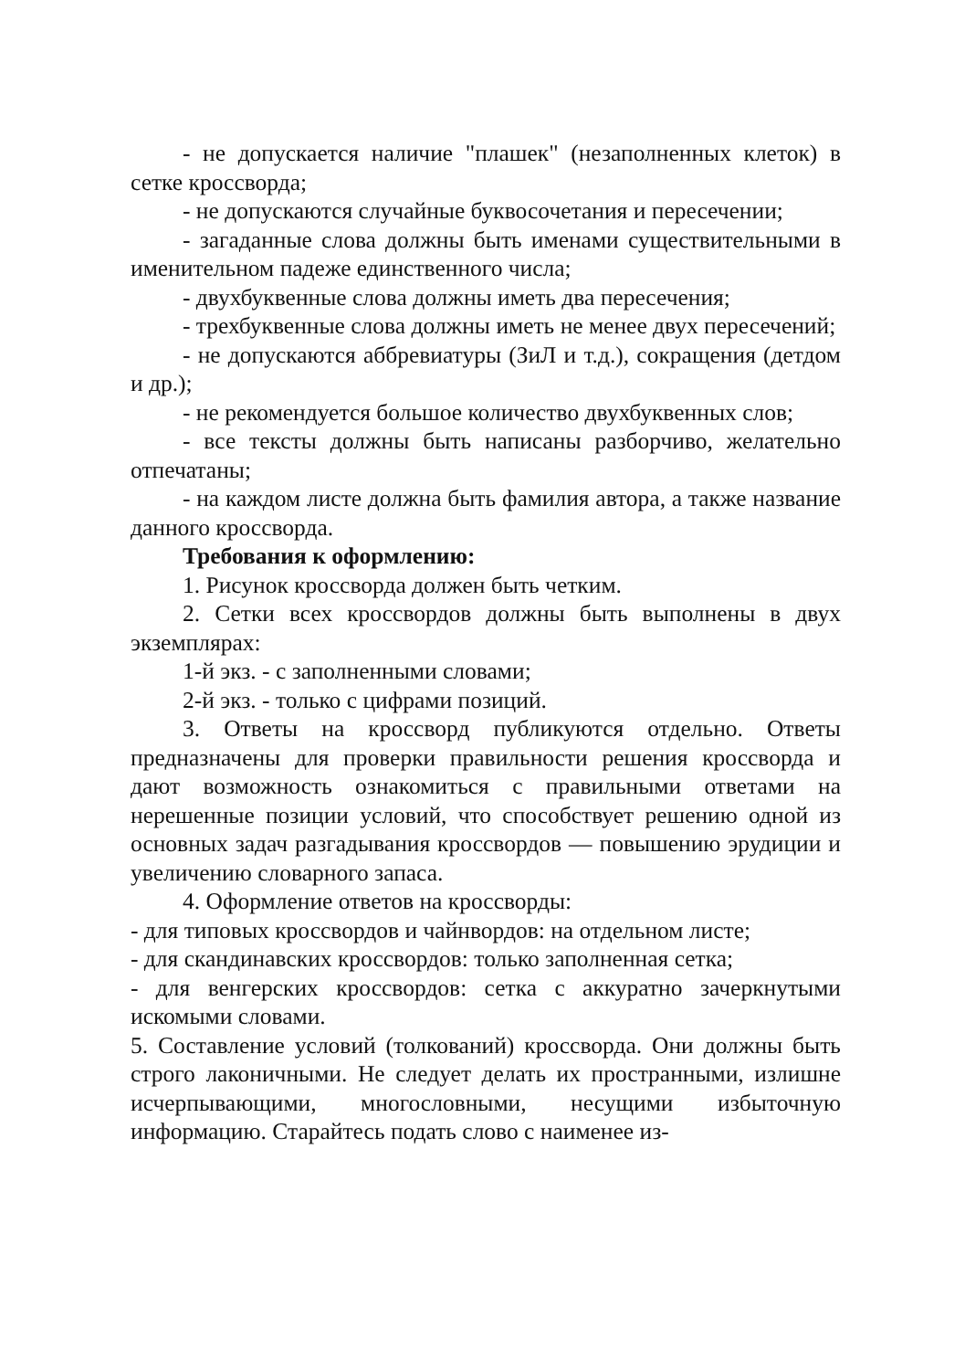- не допускается наличие "плашек" (незаполненных клеток) в сетке кроссворда;
- не допускаются случайные буквосочетания и пересечении;
- загаданные слова должны быть именами существительными в именительном падеже единственного числа;
- двухбуквенные слова должны иметь два пересечения;
- трехбуквенные слова должны иметь не менее двух пересечений;
- не допускаются аббревиатуры (ЗиЛ и т.д.), сокращения (детдом и др.);
- не рекомендуется большое количество двухбуквенных слов;
- все тексты должны быть написаны разборчиво, желательно отпечатаны;
- на каждом листе должна быть фамилия автора, а также название данного кроссворда.
Требования к оформлению:
1. Рисунок кроссворда должен быть четким.
2. Сетки всех кроссвордов должны быть выполнены в двух экземплярах:
1-й экз. - с заполненными словами;
2-й экз. - только с цифрами позиций.
3. Ответы на кроссворд публикуются отдельно. Ответы предназначены для проверки правильности решения кроссворда и дают возможность ознакомиться с правильными ответами на нерешенные позиции условий, что способствует решению одной из основных задач разгадывания кроссвордов — повышению эрудиции и увеличению словарного запаса.
4. Оформление ответов на кроссворды:
- для типовых кроссвордов и чайнвордов: на отдельном листе;
- для скандинавских кроссвордов: только заполненная сетка;
- для венгерских кроссвордов: сетка с аккуратно зачеркнутыми искомыми словами.
5. Составление условий (толкований) кроссворда. Они должны быть строго лаконичными. Не следует делать их пространными, излишне исчерпывающими, многословными, несущими избыточную информацию. Старайтесь подать слово с наименее из-